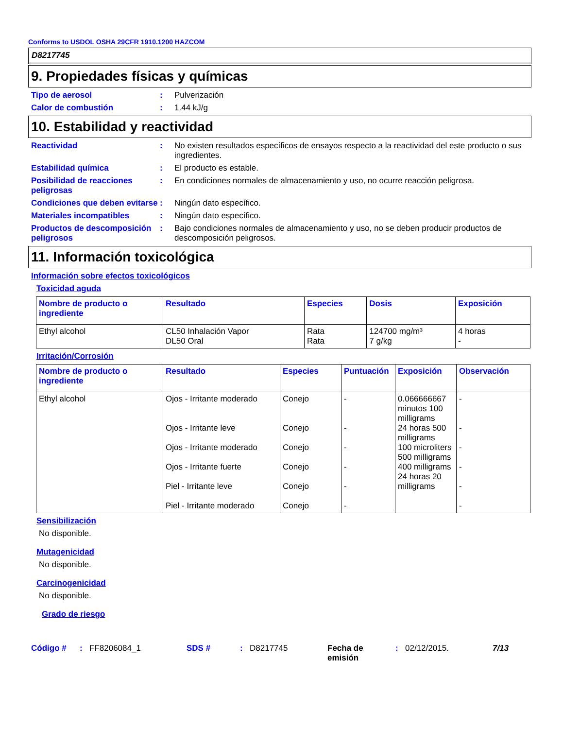Conforms to USDOL OSHA 29CFR 1910.1200 HAZCOM
D8217745
9. Propiedades físicas y químicas
Tipo de aerosol : Pulverización
Calor de combustión : 1.44 kJ/g
10. Estabilidad y reactividad
Reactividad : No existen resultados específicos de ensayos respecto a la reactividad del este producto o sus ingredientes.
Estabilidad química : El producto es estable.
Posibilidad de reacciones peligrosas
: En condiciones normales de almacenamiento y uso, no ocurre reacción peligrosa.
Condiciones que deben evitarse
: Ningún dato específico.
Materiales incompatibles : Ningún dato específico.
Productos de descomposición peligrosos
: Bajo condiciones normales de almacenamiento y uso, no se deben producir productos de descomposición peligrosos.
11. Información toxicológica
Información sobre efectos toxicológicos
Toxicidad aguda
| Nombre de producto o ingrediente | Resultado | Especies | Dosis | Exposición |
| --- | --- | --- | --- | --- |
| Ethyl alcohol | CL50 Inhalación Vapor DL50 Oral | Rata Rata | 124700 mg/m³ 7 g/kg | 4 horas - |
Irritación/Corrosión
| Nombre de producto o ingrediente | Resultado | Especies | Puntuación | Exposición | Observación |
| --- | --- | --- | --- | --- | --- |
| Ethyl alcohol | Ojos - Irritante moderado Ojos - Irritante leve Ojos - Irritante moderado Ojos - Irritante fuerte Piel - Irritante leve Piel - Irritante moderado | Conejo Conejo Conejo Conejo Conejo Conejo | - - - - - - | 0.066666667 minutos 100 milligrams 24 horas 500 milligrams 100 microliters 500 milligrams 400 milligrams 24 horas 20 milligrams | - - - - - - |
Sensibilización
No disponible.
Mutagenicidad
No disponible.
Carcinogenicidad
No disponible.
Grado de riesgo
Código #: FF8206084_1 SDS #: D8217745 Fecha de emisión: 02/12/2015. 7/13